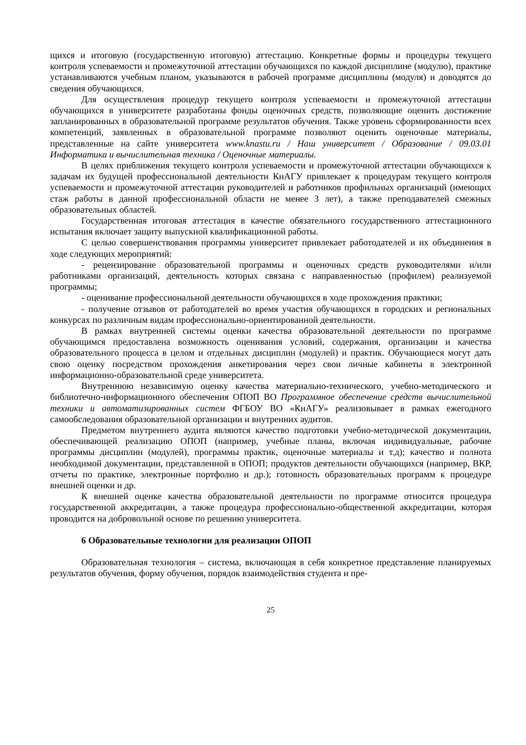щихся и итоговую (государственную итоговую) аттестацию. Конкретные формы и процедуры текущего контроля успеваемости и промежуточной аттестации обучающихся по каждой дисциплине (модулю), практике устанавливаются учебным планом, указываются в рабочей программе дисциплины (модуля) и доводятся до сведения обучающихся.
Для осуществления процедур текущего контроля успеваемости и промежуточной аттестации обучающихся в университете разработаны фонды оценочных средств, позволяющие оценить достижение запланированных в образовательной программе результатов обучения. Также уровень сформированности всех компетенций, заявленных в образовательной программе позволяют оценить оценочные материалы, представленные на сайте университета www.knastu.ru / Наш университет / Образование / 09.03.01 Информатика и вычислительная техника / Оценочные материалы.
В целях приближения текущего контроля успеваемости и промежуточной аттестации обучающихся к задачам их будущей профессиональной деятельности КнАГУ привлекает к процедурам текущего контроля успеваемости и промежуточной аттестации руководителей и работников профильных организаций (имеющих стаж работы в данной профессиональной области не менее 3 лет), а также преподавателей смежных образовательных областей.
Государственная итоговая аттестация в качестве обязательного государственного аттестационного испытания включает защиту выпускной квалификационной работы.
С целью совершенствования программы университет привлекает работодателей и их объединения в ходе следующих мероприятий:
- рецензирование образовательной программы и оценочных средств руководителями и/или работниками организаций, деятельность которых связана с направленностью (профилем) реализуемой программы;
- оценивание профессиональной деятельности обучающихся в ходе прохождения практики;
- получение отзывов от работодателей во время участия обучающихся в городских и региональных конкурсах по различным видам профессионально-ориентированной деятельности.
В рамках внутренней системы оценки качества образовательной деятельности по программе обучающимся предоставлена возможность оценивания условий, содержания, организации и качества образовательного процесса в целом и отдельных дисциплин (модулей) и практик. Обучающиеся могут дать свою оценку посредством прохождения анкетирования через свои личные кабинеты в электронной информационно-образовательной среде университета.
Внутреннюю независимую оценку качества материально-технического, учебно-методического и библиотечно-информационного обеспечения ОПОП ВО Программное обеспечение средств вычислительной техники и автоматизированных систем ФГБОУ ВО «КнАГУ» реализовывает в рамках ежегодного самообследования образовательной организации и внутренних аудитов.
Предметом внутреннего аудита являются качество подготовки учебно-методической документации, обеспечивающей реализацию ОПОП (например, учебные планы, включая индивидуальные, рабочие программы дисциплин (модулей), программы практик, оценочные материалы и т.д); качество и полнота необходимой документации, представленной в ОПОП; продуктов деятельности обучающихся (например, ВКР, отчеты по практике, электронные портфолио и др.); готовность образовательных программ к процедуре внешней оценки и др.
К внешней оценке качества образовательной деятельности по программе относится процедура государственной аккредитации, а также процедура профессионально-общественной аккредитации, которая проводится на добровольной основе по решению университета.
6 Образовательные технологии для реализации ОПОП
Образовательная технология – система, включающая в себя конкретное представление планируемых результатов обучения, форму обучения, порядок взаимодействия студента и пре-
25